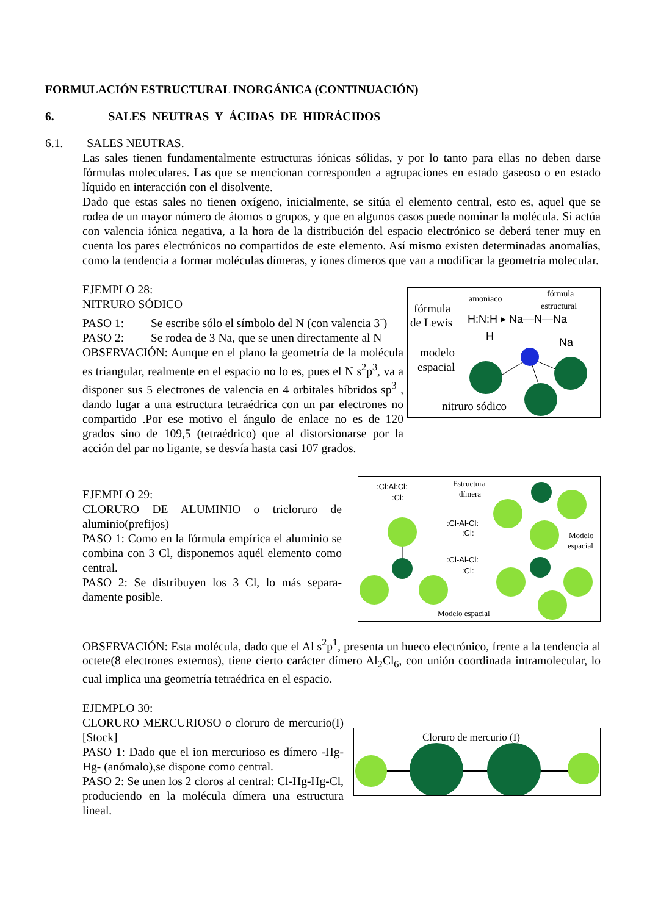FORMULACIÓN ESTRUCTURAL INORGÁNICA (CONTINUACIÓN)
6. SALES NEUTRAS Y ÁCIDAS DE HIDRÁCIDOS
6.1. SALES NEUTRAS.
Las sales tienen fundamentalmente estructuras iónicas sólidas, y por lo tanto para ellas no deben darse fórmulas moleculares. Las que se mencionan corresponden a agrupaciones en estado gaseoso o en estado líquido en interacción con el disolvente.
Dado que estas sales no tienen oxígeno, inicialmente, se sitúa el elemento central, esto es, aquel que se rodea de un mayor número de átomos o grupos, y que en algunos casos puede nominar la molécula. Si actúa con valencia iónica negativa, a la hora de la distribución del espacio electrónico se deberá tener muy en cuenta los pares electrónicos no compartidos de este elemento. Así mismo existen determinadas anomalías, como la tendencia a formar moléculas dímeras, y iones dímeros que van a modificar la geometría molecular.
EJEMPLO 28:
NITRURO SÓDICO
PASO 1: Se escribe sólo el símbolo del N (con valencia 3<sup>-</sup>)
PASO 2: Se rodea de 3 Na, que se unen directamente al N
OBSERVACIÓN: Aunque en el plano la geometría de la molécula es triangular, realmente en el espacio no lo es, pues el N s<sup>2</sup>p<sup>3</sup>, va a disponer sus 5 electrones de valencia en 4 orbitales híbridos sp<sup>3</sup> , dando lugar a una estructura tetraédrica con un par electrones no compartido .Por ese motivo el ángulo de enlace no es de 120 grados sino de 109,5 (tetraédrico) que al distorsionarse por la acción del par no ligante, se desvía hasta casi 107 grados.
fórmula
de Lewis
amoniaco
fórmula
estructural
H:N:H ▸ Na—N—Na
H
Na
modelo
espacial
nitruro sódico
EJEMPLO 29:
CLORURO DE ALUMINIO o tricloruro de aluminio(prefijos)
PASO 1: Como en la fórmula empírica el aluminio se combina con 3 Cl, disponemos aquél elemento como central.
PASO 2: Se distribuyen los 3 Cl, lo más separa-damente posible.
:Cl:Al:Cl:
:Cl:
Estructura
dímera
:Cl-Al-Cl:
:Cl:
:Cl-Al-Cl:
:Cl:
Modelo
espacial
Modelo espacial
OBSERVACIÓN: Esta molécula, dado que el Al s<sup>2</sup>p<sup>1</sup>, presenta un hueco electrónico, frente a la tendencia al octete(8 electrones externos), tiene cierto carácter dímero Al<sub>2</sub>Cl<sub>6</sub>, con unión coordinada intramolecular, lo cual implica una geometría tetraédrica en el espacio.
EJEMPLO 30:
CLORURO MERCURIOSO o cloruro de mercurio(I) [Stock]
PASO 1: Dado que el ion mercurioso es dímero -Hg-Hg- (anómalo),se dispone como central.
PASO 2: Se unen los 2 cloros al central: Cl-Hg-Hg-Cl, produciendo en la molécula dímera una estructura lineal.
Cloruro de mercurio (I)